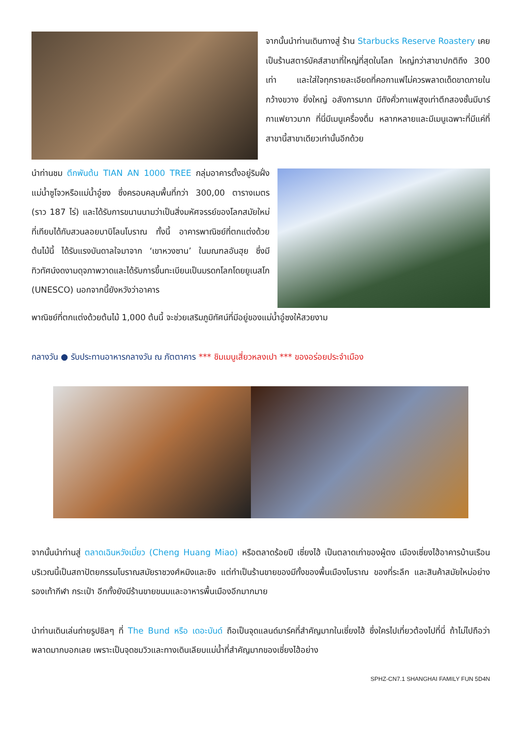จากนั้นนำท่านเดินทางสู่ ร้าน Starbucks Reserve Roastery เคยเป็นร้านสตาร์บัคส์สาขาที่ใหญ่ที่สุดในโลก ใหญ่กว่าสาขาปกติถึง 300 เท่า และใส่ใจทุกรายละเอียดที่คอกาแฟไม่ควรพลาดเด็ดขาดภายใน กว้างขวาง ยิ่งใหญ่ อลังการมาก มีถังคั่วกาแฟสูงเท่าตึกสองชั้นมีบาร์กาแฟยาวมาก ที่นี่มีเมนูเครื่องดื่ม หลากหลายและมีเมนูเฉพาะที่มีแค่ที่สาขานี้สาขาเดียวเท่านั้นอีกด้วย
นำท่านชม ตึกพันต้น TIAN AN 1000 TREE กลุ่มอาคารตั้งอยู่ริมฝั่งแม่น้ำซูโจวหรือแม่น้ำอู๋ซง ซึ่งครอบคลุมพื้นที่กว่า 300,00 ตารางเมตร (ราว 187 ไร่) และได้รับการขนานนามว่าเป็นสิ่งมหัศจรรย์ของโลกสมัยใหม่ที่เทียบได้กับสวนลอยบาบิโลนโบราณ ทั้งนี้ อาคารพาณิชย์ที่ตกแต่งด้วยต้นไม้นี้ ได้รับแรงบันดาลใจมาจาก ‘เขาหวงซาน’ ในมณฑลอันฮุย ซึ่งมีทิวทัศน์งดงามดุจภาพวาดและได้รับการขึ้นทะเบียนเป็นมรดกโลกโดยยูเนสโก (UNESCO) นอกจากนี้ยังหวังว่าอาคาร
พาณิชย์ที่ตกแต่งด้วยต้นไม้ 1,000 ต้นนี้ จะช่วยเสริมภูมิทัศน์ที่มีอยู่ของแม่น้ำอู๋ซงให้สวยงาม
กลางวัน ● รับประทานอาหารกลางวัน ณ ภัตตาคาร *** ชิมเมนูเสี่ยวหลงเปา *** ของอร่อยประจำเมือง
จากนั้นนำท่านสู่ ตลาดเฉินหวังเมี่ยว (Cheng Huang Miao) หรือตลาดร้อยปี เซี่ยงไฮ้ เป็นตลาดเก่าของผู้ตง เมืองเซี่ยงไฮ้อาคารบ้านเรือน บริเวณนี้เป็นสถาปัตยกรรมโบราณสมัยราชวงศ์หมิงและชิง แต่ทำเป็นร้านขายของมีทั้งของพื้นเมืองโบราณ ของที่ระลึก และสินค้าสมัยใหม่อย่างรองเท้ากีฬา กระเป๋า อีกทั้งยังมีร้านขายขนมและอาหารพื้นเมืองอีกมากมาย
นำท่านเดินเล่นถ่ายรูปชิลๆ ที่ The Bund หรือ เดอะบันด์ ถือเป็นจุดแลนด์มาร์คที่สำคัญมากในเซี่ยงไฮ้ ซึ่งใครไปเที่ยวต้องไปที่นี่ ถ้าไม่ไปถือว่าพลาดมากบอกเลย เพราะเป็นจุดชมวิวและทางเดินเลียบแม่น้ำที่สำคัญมากของเซี่ยงไฮ้อย่าง
SPHZ-CN7.1 SHANGHAI FAMILY FUN 5D4N